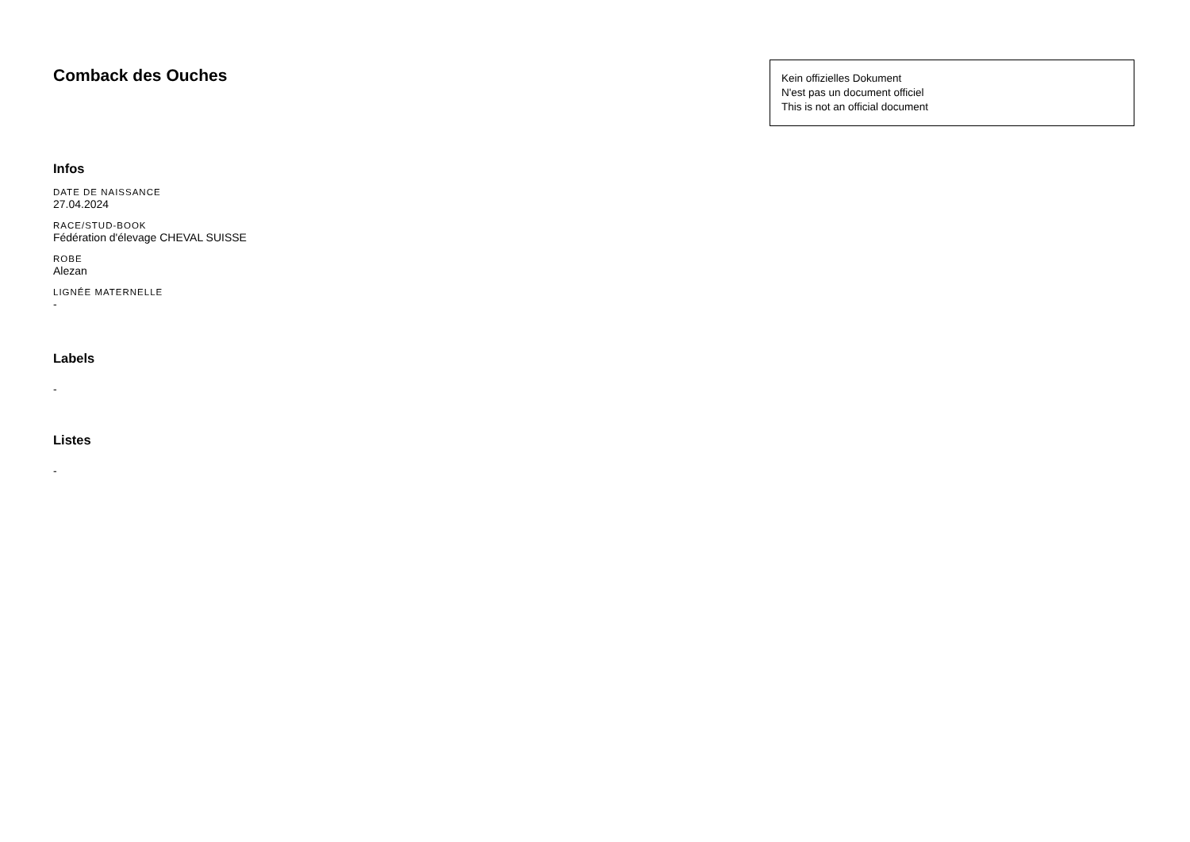Comback des Ouches
Kein offizielles Dokument
N'est pas un document officiel
This is not an official document
Infos
DATE DE NAISSANCE
27.04.2024
RACE/STUD-BOOK
Fédération d'élevage CHEVAL SUISSE
ROBE
Alezan
LIGNÉE MATERNELLE
-
Labels
-
Listes
-